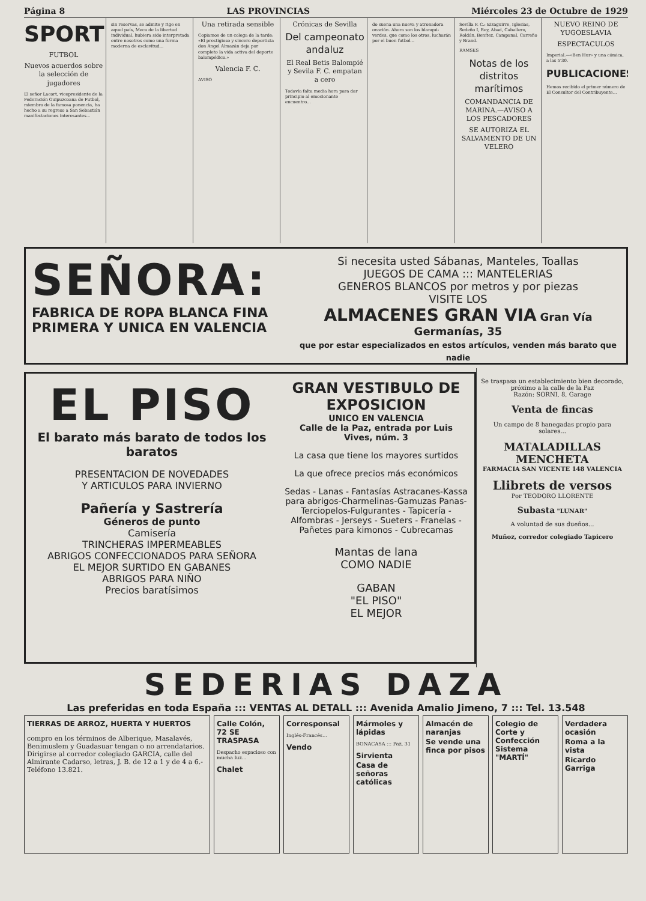Página 8 LAS PROVINCIAS Miércoles 23 de Octubre de 1929
SPORT
FUTBOL
Nuevos acuerdos sobre la selección de jugadores
El señor Lacort, vicepresidente de la Federación Guipuzcoana de Futbol, miembro de la famosa ponencia, ha hecho a su regreso a San Sebastián manifestaciones interesantes...
sin reservas, se admite y rige en aquel país, Meca de la libertad individual, hubiera sido interpretada entre nosotros como una forma moderna de esclavitud...
Una retirada sensible
Copiamos de un colega de la tarde: «El prestigioso y sincero deportista don Angel Almazán deja por completo la vida activa del deporte balompédico.»
Valencia F. C.
AVISO
Crónicas de Sevilla
Del campeonato andaluz
El Real Betis Balompié y Sevila F. C. empatan a cero
Todavía falta media hora para dar principio al emocionante encuentro...
do suena una nueva y atronadora ovación. Ahora son los blanqui-verdes, que como los otros, lucharán por el buen futbol...
Sevilla F. C.: Eizaguirre, Iglesias, Sedeño I, Rey, Abad, Caballero, Roldán, Benítez, Campanal, Carreño y Brand.
RAMSES
Notas de los distritos marítimos
COMANDANCIA DE MARINA.—AVISO A LOS PESCADORES
SE AUTORIZA EL SALVAMENTO DE UN VELERO
NUEVO REINO DE YUGOESLAVIA
ESPECTACULOS
Imperial.—«Ben Hur» y una cómica, a las 5'30.
PUBLICACIONES
Hemos recibido el primer número de El Consultor del Contribuyente...
SEÑORA:
FABRICA DE ROPA BLANCA FINA
PRIMERA Y UNICA EN VALENCIA
Si necesita usted Sábanas, Manteles, Toallas
JUEGOS DE CAMA ::: MANTELERIAS
GENEROS BLANCOS por metros y por piezas
VISITE LOS
ALMACENES GRAN VIA Gran Vía Germanías, 35
que por estar especializados en estos artículos, venden más barato que nadie
EL PISO
El barato más barato de todos los baratos
PRESENTACION DE NOVEDADES
Y ARTICULOS PARA INVIERNO
Pañería y Sastrería
Géneros de punto
Camisería
TRINCHERAS IMPERMEABLES
ABRIGOS CONFECCIONADOS PARA SEÑORA
EL MEJOR SURTIDO EN GABANES
ABRIGOS PARA NIÑO
Precios baratísimos
GRAN VESTIBULO DE EXPOSICION
UNICO EN VALENCIA
Calle de la Paz, entrada por Luis Vives, núm. 3
La casa que tiene los mayores surtidos
La que ofrece precios más económicos
Sedas - Lanas - Fantasías Astracanes-Kassa para abrigos-Charmelinas-Gamuzas Panas-Terciopelos-Fulgurantes - Tapicería - Alfombras - Jerseys - Sueters - Franelas - Pañetes para kimonos - Cubrecamas
Mantas de lana
COMO NADIE
GABAN
"EL PISO"
EL MEJOR
Se traspasa un establecimiento bien decorado, próximo a la calle de la Paz
Razón: SORNI, 8, Garage
Venta de fincas
Un campo de 8 hanegadas propio para solares...
MATALADILLAS
MENCHETA
FARMACIA SAN VICENTE 148 VALENCIA
Llibrets de versos
Por TEODORO LLORENTE
Subasta "LUNAR"
A voluntad de sus dueños...
Muñoz, corredor colegiado Tapicero
SEDERIAS DAZA
Las preferidas en toda España ::: VENTAS AL DETALL ::: Avenida Amalio Jimeno, 7 ::: Tel. 13.548
TIERRAS DE ARROZ, HUERTA Y HUERTOS
compro en los términos de Alberique, Masalavés, Benimuslem y Guadasuar tengan o no arrendatarios. Dirigirse al corredor colegiado GARCIA, calle del Almirante Cadarso, letras, J. B. de 12 a 1 y de 4 a 6.-Teléfono 13.821.
Calle Colón, 72 SE TRASPASA
Despacho espacioso con mucha luz...
Chalet
Corresponsal
Inglés-Francés...
Vendo
Mármoles y lápidas
BONACASA ::: Paz, 31
Sirvienta
Casa de señoras católicas
Almacén de naranjas
Se vende una finca por pisos
Colegio de Corte y Confección Sistema "MARTÍ"
Verdadera ocasión
Roma a la vista
Ricardo Garriga